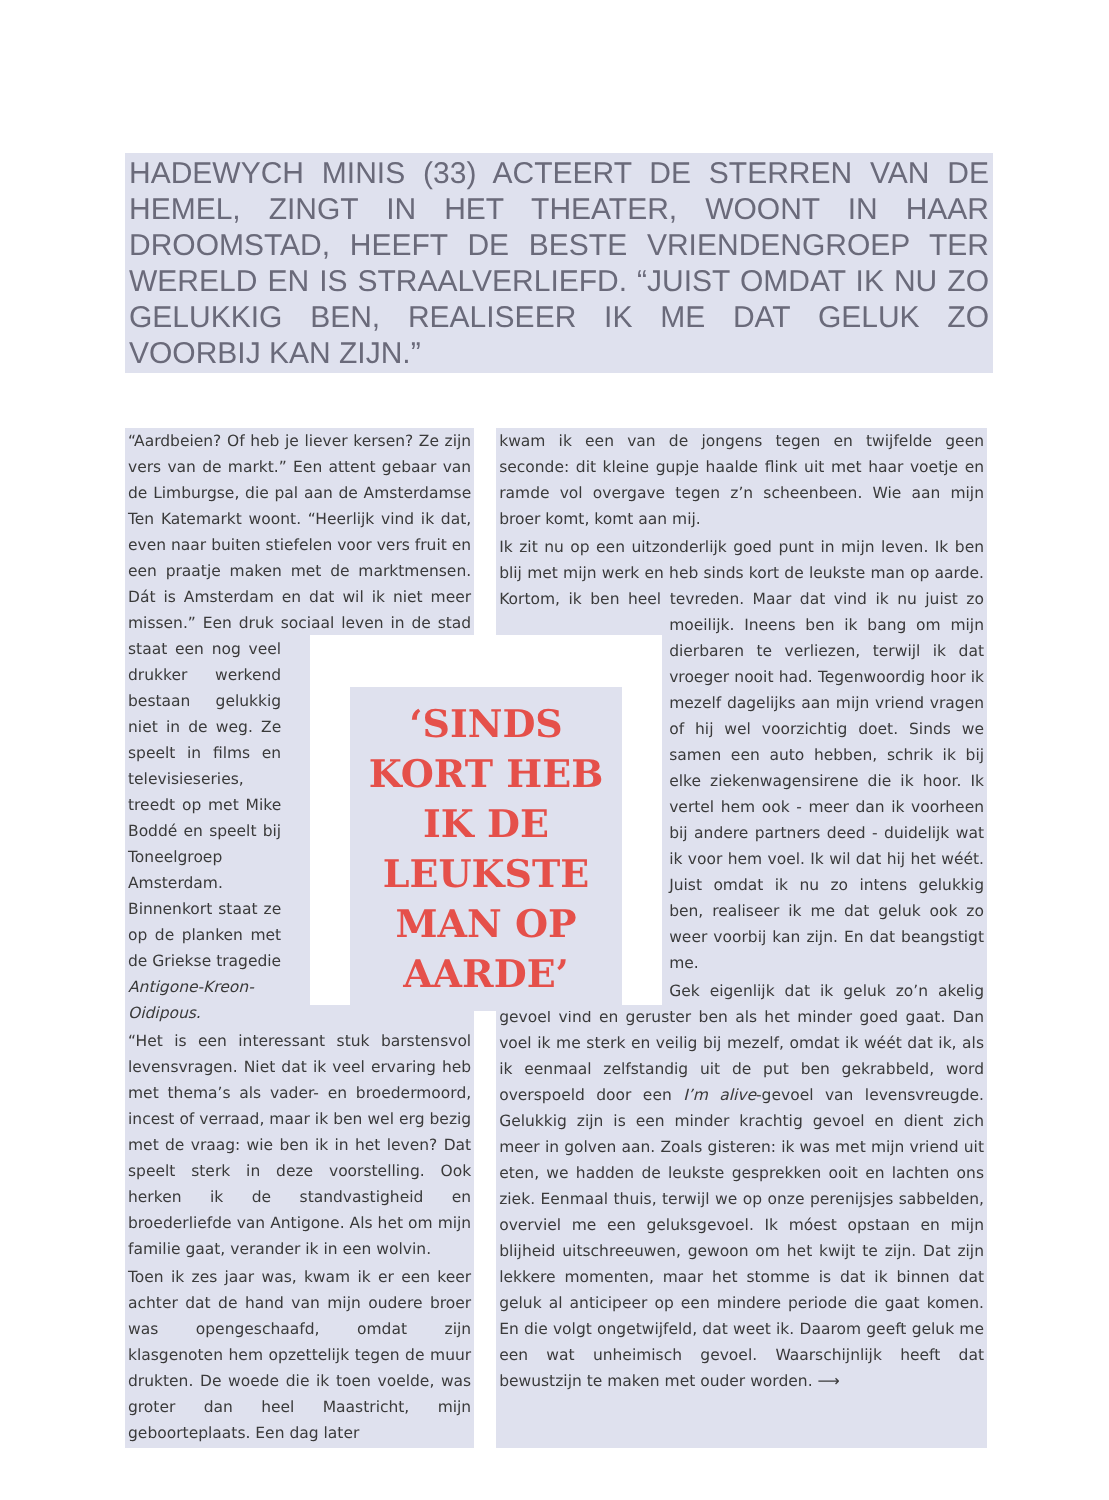HADEWYCH MINIS (33) ACTEERT DE STERREN VAN DE HEMEL, ZINGT IN HET THEATER, WOONT IN HAAR DROOMSTAD, HEEFT DE BESTE VRIENDENGROEP TER WERELD EN IS STRAALVERLIEFD. “JUIST OMDAT IK NU ZO GELUKKIG BEN, REALISEER IK ME DAT GELUK ZO VOORBIJ KAN ZIJN.”
“Aardbeien? Of heb je liever kersen? Ze zijn vers van de markt.” Een attent gebaar van de Limburgse, die pal aan de Amsterdamse Ten Katemarkt woont. “Heerlijk vind ik dat, even naar buiten stiefelen voor vers fruit en een praatje maken met de marktmensen. Dát is Amsterdam en dat wil ik niet meer missen.” Een druk sociaal leven in de stad staat een nog veel drukker werkend bestaan gelukkig niet in de weg. Ze speelt in films en televisieseries, treedt op met Mike Boddé en speelt bij Toneelgroep Amsterdam. Binnenkort staat ze op de planken met de Griekse tragedie Antigone-Kreon-Oidipous.
“Het is een interessant stuk barstensvol levensvragen. Niet dat ik veel ervaring heb met thema’s als vader- en broedermoord, incest of verraad, maar ik ben wel erg bezig met de vraag: wie ben ik in het leven? Dat speelt sterk in deze voorstelling. Ook herken ik de standvastigheid en broederliefde van Antigone. Als het om mijn familie gaat, verander ik in een wolvin.
Toen ik zes jaar was, kwam ik er een keer achter dat de hand van mijn oudere broer was opengeschaafd, omdat zijn klasgenoten hem opzettelijk tegen de muur drukten. De woede die ik toen voelde, was groter dan heel Maastricht, mijn geboorteplaats. Een dag later
kwam ik een van de jongens tegen en twijfelde geen seconde: dit kleine gupje haalde flink uit met haar voetje en ramde vol overgave tegen z’n scheenbeen. Wie aan mijn broer komt, komt aan mij.
Ik zit nu op een uitzonderlijk goed punt in mijn leven. Ik ben blij met mijn werk en heb sinds kort de leukste man op aarde. Kortom, ik ben heel tevreden. Maar dat vind ik nu juist zo moeilijk. Ineens ben ik bang om mijn dierbaren te verliezen, terwijl ik dat vroeger nooit had. Tegenwoordig hoor ik mezelf dagelijks aan mijn vriend vragen of hij wel voorzichtig doet. Sinds we samen een auto hebben, schrik ik bij elke ziekenwagensirene die ik hoor. Ik vertel hem ook - meer dan ik voorheen bij andere partners deed - duidelijk wat ik voor hem voel. Ik wil dat hij het wéét. Juist omdat ik nu zo intens gelukkig ben, realiseer ik me dat geluk ook zo weer voorbij kan zijn. En dat beangstigt me.
Gek eigenlijk dat ik geluk zo’n akelig gevoel vind en geruster ben als het minder goed gaat. Dan voel ik me sterk en veilig bij mezelf, omdat ik wéét dat ik, als ik eenmaal zelfstandig uit de put ben gekrabbeld, word overspoeld door een I’m alive-gevoel van levensvreugde. Gelukkig zijn is een minder krachtig gevoel en dient zich meer in golven aan. Zoals gisteren: ik was met mijn vriend uit eten, we hadden de leukste gesprekken ooit en lachten ons ziek. Eenmaal thuis, terwijl we op onze perenijsjes sabbelden, overviel me een geluksgevoel. Ik móest opstaan en mijn blijheid uitschreeuwen, gewoon om het kwijt te zijn. Dat zijn lekkere momenten, maar het stomme is dat ik binnen dat geluk al anticipeer op een mindere periode die gaat komen. En die volgt ongetwijfeld, dat weet ik. Daarom geeft geluk me een wat unheimisch gevoel. Waarschijnlijk heeft dat bewustzijn te maken met ouder worden. ⟶
‘SINDS KORT HEB IK DE LEUKSTE MAN OP AARDE’